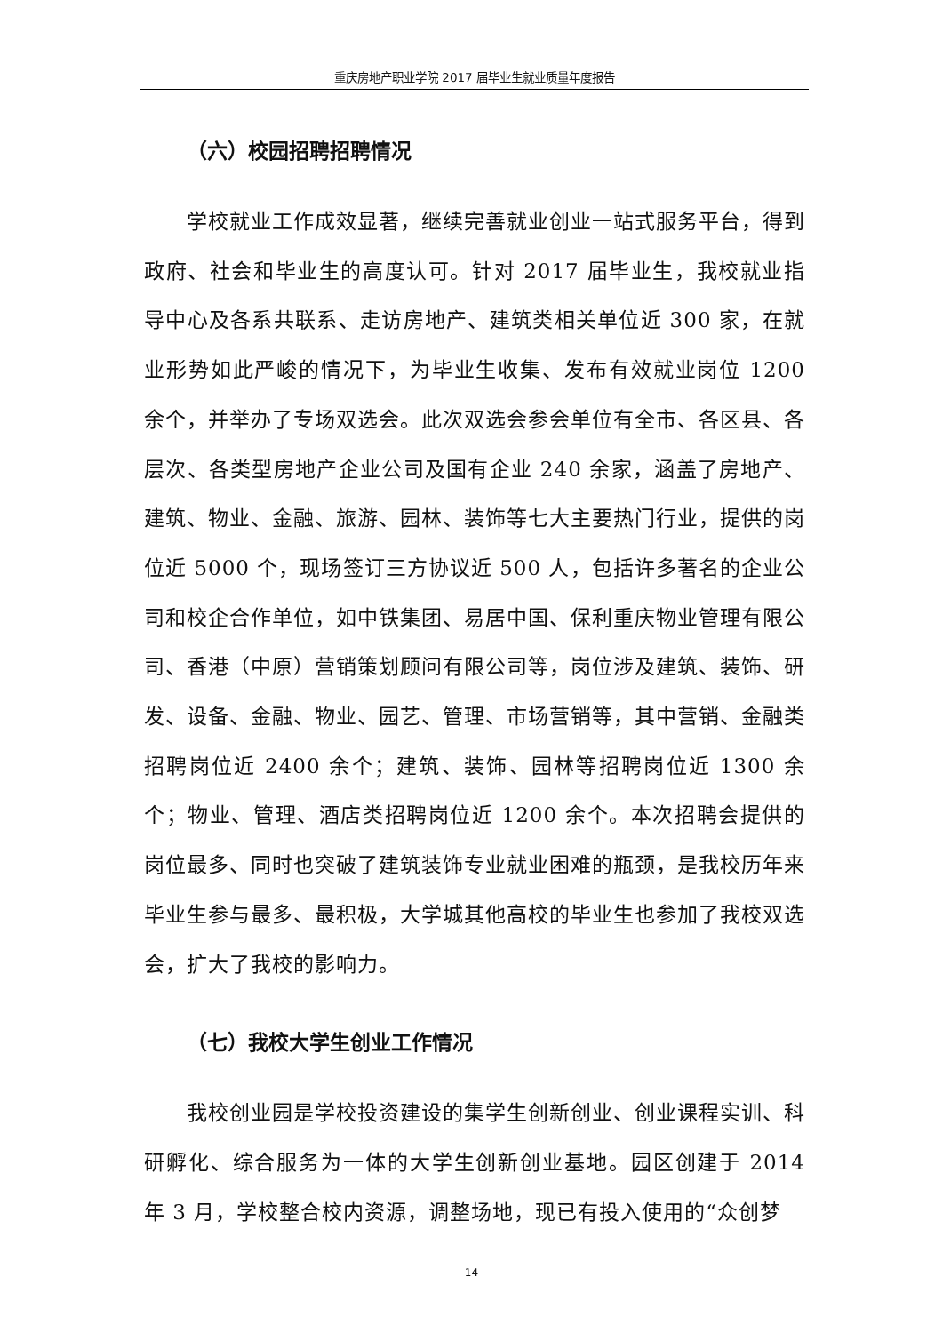重庆房地产职业学院 2017 届毕业生就业质量年度报告
（六）校园招聘招聘情况
学校就业工作成效显著，继续完善就业创业一站式服务平台，得到政府、社会和毕业生的高度认可。针对 2017 届毕业生，我校就业指导中心及各系共联系、走访房地产、建筑类相关单位近 300 家，在就业形势如此严峻的情况下，为毕业生收集、发布有效就业岗位 1200 余个，并举办了专场双选会。此次双选会参会单位有全市、各区县、各层次、各类型房地产企业公司及国有企业 240 余家，涵盖了房地产、建筑、物业、金融、旅游、园林、装饰等七大主要热门行业，提供的岗位近 5000 个，现场签订三方协议近 500 人，包括许多著名的企业公司和校企合作单位，如中铁集团、易居中国、保利重庆物业管理有限公司、香港（中原）营销策划顾问有限公司等，岗位涉及建筑、装饰、研发、设备、金融、物业、园艺、管理、市场营销等，其中营销、金融类招聘岗位近 2400 余个；建筑、装饰、园林等招聘岗位近 1300 余个；物业、管理、酒店类招聘岗位近 1200 余个。本次招聘会提供的岗位最多、同时也突破了建筑装饰专业就业困难的瓶颈，是我校历年来毕业生参与最多、最积极，大学城其他高校的毕业生也参加了我校双选会，扩大了我校的影响力。
（七）我校大学生创业工作情况
我校创业园是学校投资建设的集学生创新创业、创业课程实训、科研孵化、综合服务为一体的大学生创新创业基地。园区创建于 2014 年 3 月，学校整合校内资源，调整场地，现已有投入使用的“众创梦
14